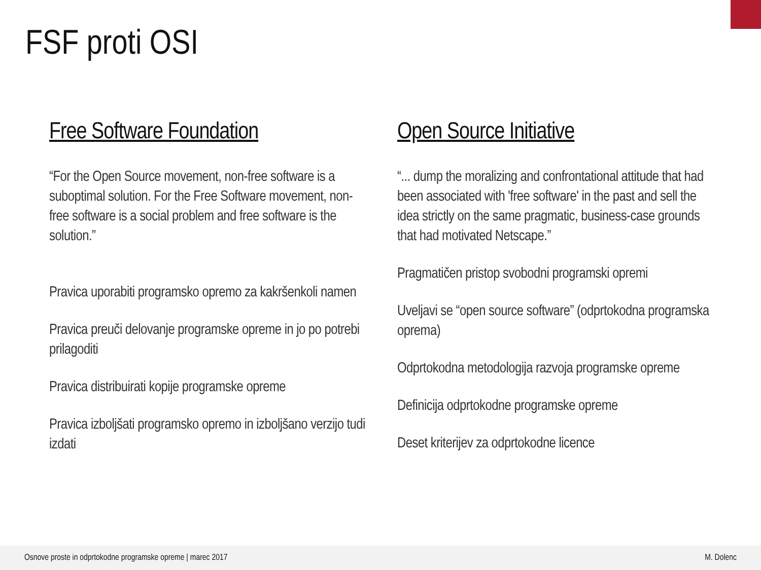FSF proti OSI
Free Software Foundation
“For the Open Source movement, non-free software is a suboptimal solution. For the Free Software movement, non-free software is a social problem and free software is the solution.”
Pravica uporabiti programsko opremo za kakršenkoli namen
Pravica preuči delovanje programske opreme in jo po potrebi prilagoditi
Pravica distribuirati kopije programske opreme
Pravica izboljšati programsko opremo in izboljšano verzijo tudi izdati
Open Source Initiative
“... dump the moralizing and confrontational attitude that had been associated with 'free software' in the past and sell the idea strictly on the same pragmatic, business-case grounds that had motivated Netscape.”
Pragmatičen pristop svobodni programski opremi
Uveljavi se “open source software” (odprtokodna programska oprema)
Odprtokodna metodologija razvoja programske opreme
Definicija odprtokodne programske opreme
Deset kriterijev za odprtokodne licence
Osnove proste in odprtokodne programske opreme | marec 2017 M. Dolenc